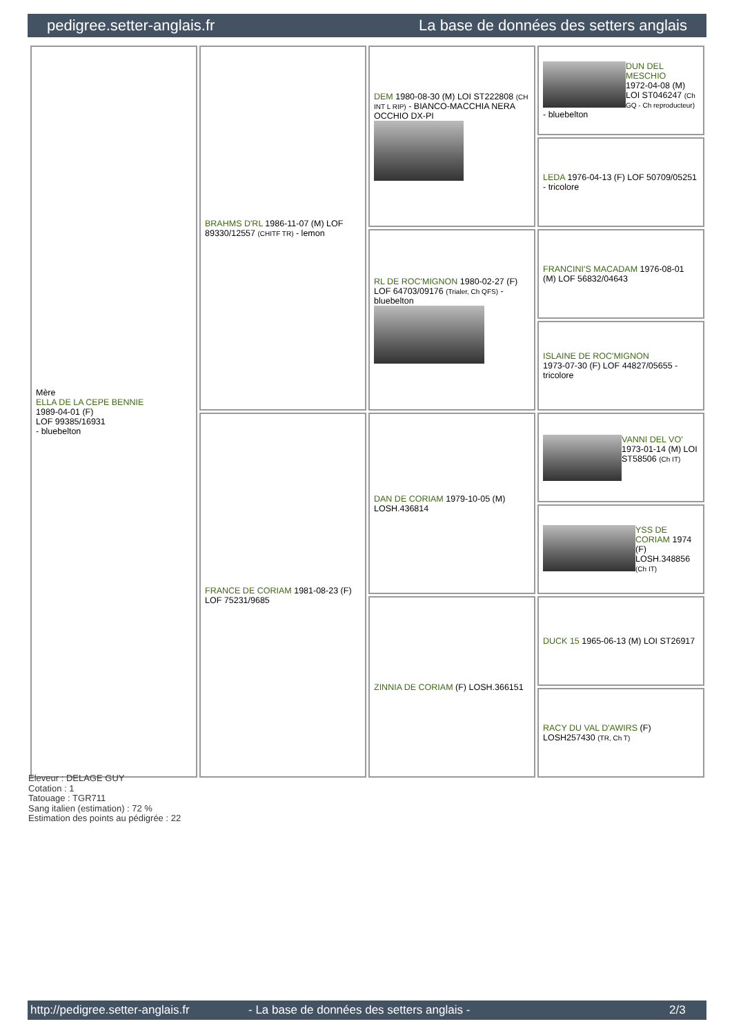pedigree.setter-anglais.fr La base de données des setters anglais
| Mère ELLA DE LA CEPE BENNIE 1989-04-01 (F) LOF 99385/16931 - bluebelton | BRAHMS D'RL 1986-11-07 (M) LOF 89330/12557 (CHITF TR) - lemon | DEM 1980-08-30 (M) LOI ST222808 (CH INT L RIP) - BIANCO-MACCHIA NERA OCCHIO DX-PI | DUN DEL MESCHIO 1972-04-08 (M) LOI ST046247 (Ch GQ - Ch reproducteur) - bluebelton |
| | | | LEDA 1976-04-13 (F) LOF 50709/05251 - tricolore |
| | | RL DE ROC'MIGNON 1980-02-27 (F) LOF 64703/09176 (Trialer, Ch QFS) - bluebelton | FRANCINI'S MACADAM 1976-08-01 (M) LOF 56832/04643 |
| | | | ISLAINE DE ROC'MIGNON 1973-07-30 (F) LOF 44827/05655 - tricolore |
| | FRANCE DE CORIAM 1981-08-23 (F) LOF 75231/9685 | DAN DE CORIAM 1979-10-05 (M) LOSH.436814 | VANNI DEL VO' 1973-01-14 (M) LOI ST58506 (Ch IT) |
| | | | YSS DE CORIAM 1974 (F) LOSH.348856 (Ch IT) |
| | | ZINNIA DE CORIAM (F) LOSH.366151 | DUCK 15 1965-06-13 (M) LOI ST26917 |
| | | | RACY DU VAL D'AWIRS (F) LOSH257430 (TR, Ch T) |
Eleveur : DELAGE GUY
Cotation : 1
Tatouage : TGR711
Sang italien (estimation) : 72 %
Estimation des points au pédigrée : 22
http://pedigree.setter-anglais.fr - La base de données des setters anglais - 2/3